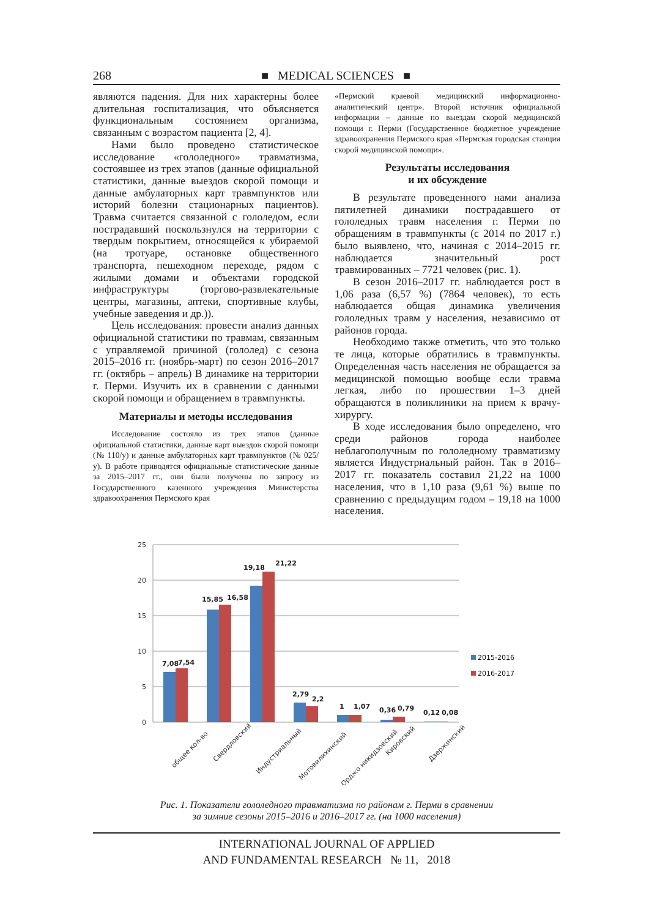268 ■ MEDICAL SCIENCES ■
являются падения. Для них характерны более длительная госпитализация, что объясняется функциональным состоянием организма, связанным с возрастом пациента [2, 4].
Нами было проведено статистическое исследование «гололедного» травматизма, состоявшее из трех этапов (данные официальной статистики, данные выездов скорой помощи и данные амбулаторных карт травмпунктов или историй болезни стационарных пациентов). Травма считается связанной с гололедом, если пострадавший поскользнулся на территории с твердым покрытием, относящейся к убираемой (на тротуаре, остановке общественного транспорта, пешеходном переходе, рядом с жилыми домами и объектами городской инфраструктуры (торгово-развлекательные центры, магазины, аптеки, спортивные клубы, учебные заведения и др.)).
Цель исследования: провести анализ данных официальной статистики по травмам, связанным с управляемой причиной (гололед) с сезона 2015–2016 гг. (ноябрь-март) по сезон 2016–2017 гг. (октябрь – апрель) В динамике на территории г. Перми. Изучить их в сравнении с данными скорой помощи и обращением в травмпункты.
Материалы и методы исследования
Исследование состояло из трех этапов (данные официальной статистики, данные карт выездов скорой помощи (№ 110/у) и данные амбулаторных карт травмпунктов (№ 025/у). В работе приводятся официальные статистические данные за 2015–2017 гг., они были получены по запросу из Государственного казенного учреждения Министерства здравоохранения Пермского края
«Пермский краевой медицинский информационно-аналитический центр». Второй источник официальной информации – данные по выездам скорой медицинской помощи г. Перми (Государственное бюджетное учреждение здравоохранения Пермского края «Пермская городская станция скорой медицинской помощи».
Результаты исследования
и их обсуждение
В результате проведенного нами анализа пятилетней динамики пострадавшего от гололедных травм населения г. Перми по обращениям в травмпункты (с 2014 по 2017 г.) было выявлено, что, начиная с 2014–2015 гг. наблюдается значительный рост травмированных – 7721 человек (рис. 1).
В сезон 2016–2017 гг. наблюдается рост в 1,06 раза (6,57 %) (7864 человек), то есть наблюдается общая динамика увеличения гололедных травм у населения, независимо от районов города.
Необходимо также отметить, что это только те лица, которые обратились в травмпункты. Определенная часть населения не обращается за медицинской помощью вообще если травма легкая, либо по прошествии 1–3 дней обращаются в поликлиники на прием к врачу-хирургу.
В ходе исследования было определено, что среди районов города наиболее неблагополучным по гололедному травматизму является Индустриальный район. Так в 2016–2017 гг. показатель составил 21,22 на 1000 населения, что в 1,10 раза (9,61 %) выше по сравнению с предыдущим годом – 19,18 на 1000 населения.
25
20
15
10
5
0
7,08
7,54
15,85
16,58
19,18
21,22
2,79
2,2
1
1,07
0,36
0,79
0,12
0,08
общее кол-во
Свердловский
Индустриальный
Мотовилихинский
Орджо никидзовский
Кировский
Дзержинский
2015-2016
2016-2017
Рис. 1. Показатели гололедного травматизма по районам г. Перми в сравнении
за зимние сезоны 2015–2016 и 2016–2017 гг. (на 1000 населения)
INTERNATIONAL JOURNAL OF APPLIED
AND FUNDAMENTAL RESEARCH № 11, 2018